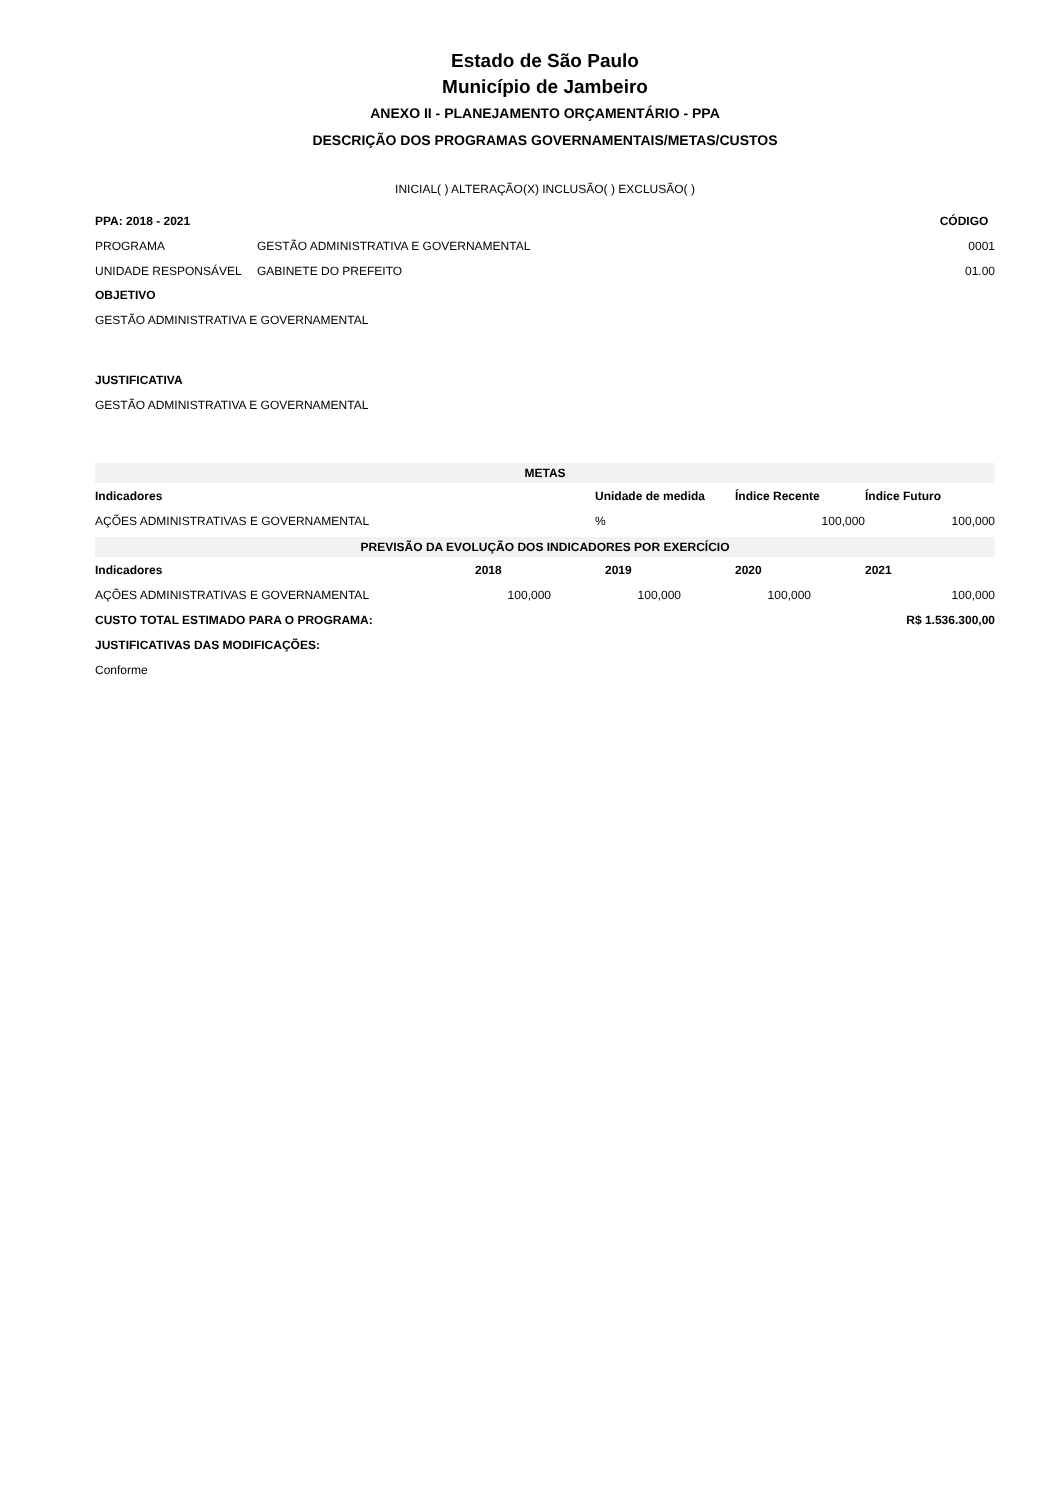Estado de São Paulo
Município de Jambeiro
ANEXO II - PLANEJAMENTO ORÇAMENTÁRIO - PPA
DESCRIÇÃO DOS PROGRAMAS GOVERNAMENTAIS/METAS/CUSTOS
INICIAL( ) ALTERAÇÃO(X) INCLUSÃO( ) EXCLUSÃO( )
| PPA: 2018 - 2021 | | CÓDIGO |
| PROGRAMA | GESTÃO ADMINISTRATIVA E GOVERNAMENTAL | 0001 |
| UNIDADE RESPONSÁVEL | GABINETE DO PREFEITO | 01.00 |
OBJETIVO
GESTÃO ADMINISTRATIVA E GOVERNAMENTAL
JUSTIFICATIVA
GESTÃO ADMINISTRATIVA E GOVERNAMENTAL
| METAS | | | |
| Indicadores | Unidade de medida | Índice Recente | Índice Futuro |
| AÇÕES ADMINISTRATIVAS E GOVERNAMENTAL | % | 100,000 | 100,000 |
| PREVISÃO DA EVOLUÇÃO DOS INDICADORES POR EXERCÍCIO | | | | |
| Indicadores | 2018 | 2019 | 2020 | 2021 |
| AÇÕES ADMINISTRATIVAS E GOVERNAMENTAL | 100,000 | 100,000 | 100,000 | 100,000 |
| CUSTO TOTAL ESTIMADO PARA O PROGRAMA: | | | R$ 1.536.300,00 | |
| JUSTIFICATIVAS DAS MODIFICAÇÕES: | | | | |
| Conforme | | | | |